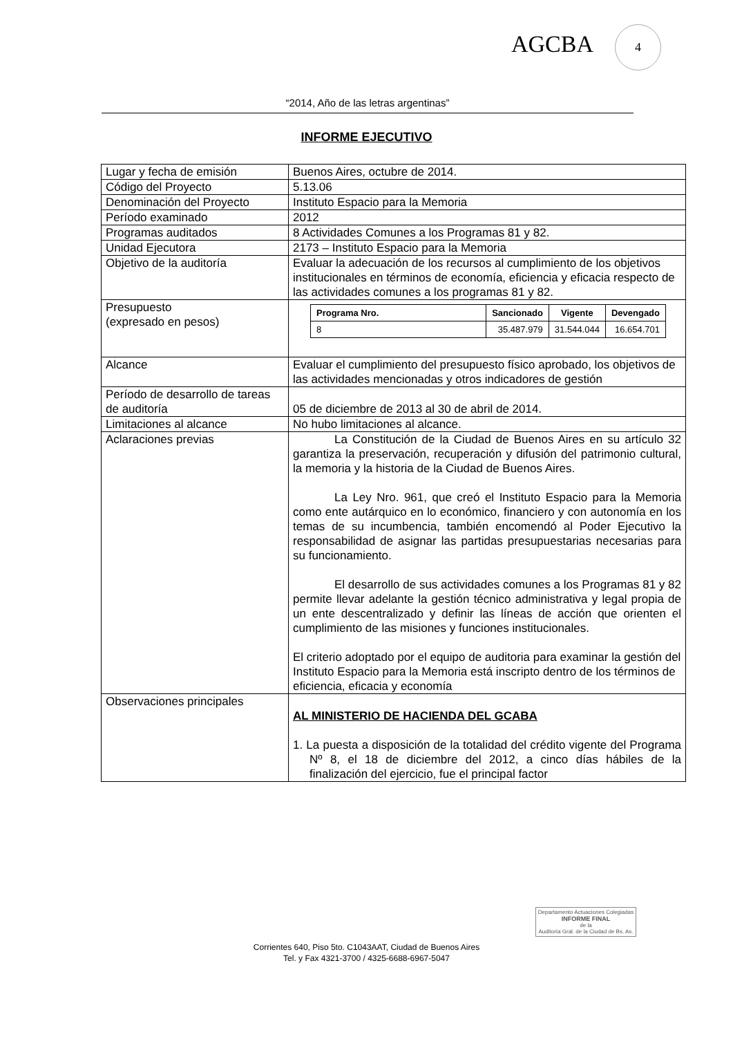AGCBA
4
“2014, Año de las letras argentinas”
INFORME EJECUTIVO
| Lugar y fecha de emisión | Buenos Aires, octubre de 2014. |
| Código del Proyecto | 5.13.06 |
| Denominación del Proyecto | Instituto Espacio para la Memoria |
| Período examinado | 2012 |
| Programas auditados | 8 Actividades Comunes a los Programas 81 y 82. |
| Unidad Ejecutora | 2173 – Instituto Espacio para la Memoria |
| Objetivo de la auditoría | Evaluar la adecuación de los recursos al cumplimiento de los objetivos institucionales en términos de economía, eficiencia y eficacia respecto de las actividades comunes a los programas 81 y 82. |
| Presupuesto (expresado en pesos) | / Programa Nro. / Sancionado / Vigente / Devengado / / --- / --- / --- / --- / / 8 / 35.487.979 / 31.544.044 / 16.654.701 / |
| Alcance | Evaluar el cumplimiento del presupuesto físico aprobado, los objetivos de las actividades mencionadas y otros indicadores de gestión |
| Período de desarrollo de tareas de auditoría | 05 de diciembre de 2013 al 30 de abril de 2014. |
| Limitaciones al alcance | No hubo limitaciones al alcance. |
| Aclaraciones previas | La Constitución de la Ciudad de Buenos Aires en su artículo 32 garantiza la preservación, recuperación y difusión del patrimonio cultural, la memoria y la historia de la Ciudad de Buenos Aires. La Ley Nro. 961, que creó el Instituto Espacio para la Memoria como ente autárquico en lo económico, financiero y con autonomía en los temas de su incumbencia, también encomendó al Poder Ejecutivo la responsabilidad de asignar las partidas presupuestarias necesarias para su funcionamiento. El desarrollo de sus actividades comunes a los Programas 81 y 82 permite llevar adelante la gestión técnico administrativa y legal propia de un ente descentralizado y definir las líneas de acción que orienten el cumplimiento de las misiones y funciones institucionales. El criterio adoptado por el equipo de auditoria para examinar la gestión del Instituto Espacio para la Memoria está inscripto dentro de los términos de eficiencia, eficacia y economía |
| Observaciones principales | AL MINISTERIO DE HACIENDA DEL GCABA 1. La puesta a disposición de la totalidad del crédito vigente del Programa Nº 8, el 18 de diciembre del 2012, a cinco días hábiles de la finalización del ejercicio, fue el principal factor |
Departamento Actuaciones Colegiadas
INFORME FINAL
de la
Auditoría Gral. de la Ciudad de Bs. As.
Corrientes 640, Piso 5to. C1043AAT, Ciudad de Buenos Aires
Tel. y Fax 4321-3700 / 4325-6688-6967-5047